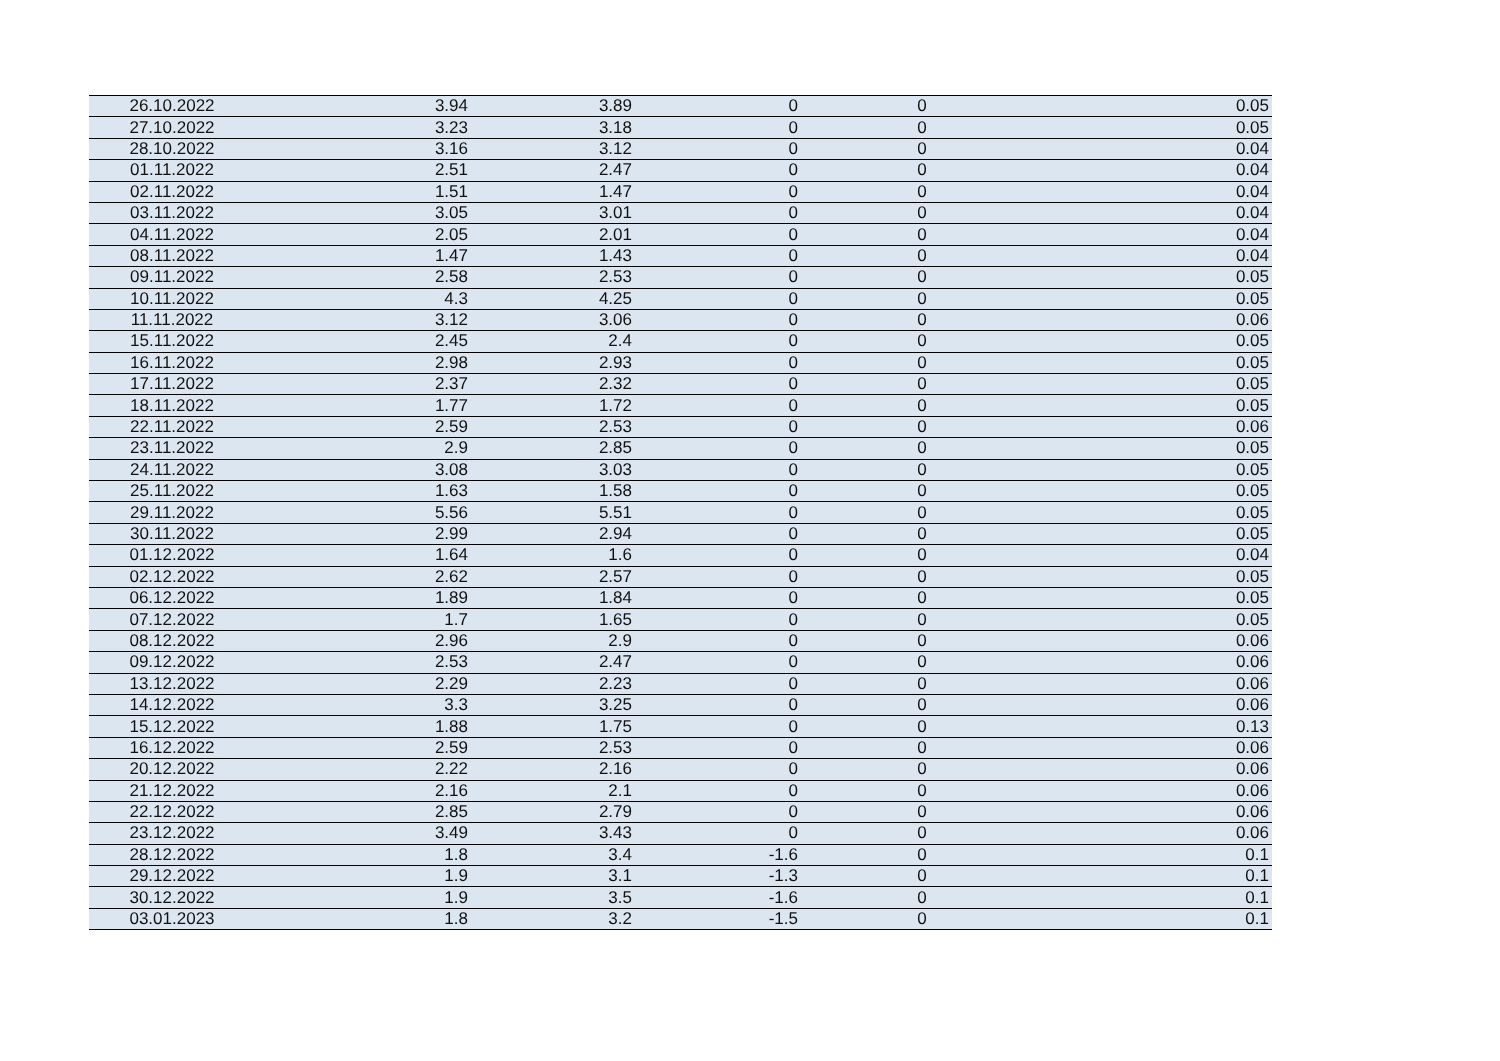| 26.10.2022 | 3.94 | 3.89 | 0 | 0 | 0.05 |
| 27.10.2022 | 3.23 | 3.18 | 0 | 0 | 0.05 |
| 28.10.2022 | 3.16 | 3.12 | 0 | 0 | 0.04 |
| 01.11.2022 | 2.51 | 2.47 | 0 | 0 | 0.04 |
| 02.11.2022 | 1.51 | 1.47 | 0 | 0 | 0.04 |
| 03.11.2022 | 3.05 | 3.01 | 0 | 0 | 0.04 |
| 04.11.2022 | 2.05 | 2.01 | 0 | 0 | 0.04 |
| 08.11.2022 | 1.47 | 1.43 | 0 | 0 | 0.04 |
| 09.11.2022 | 2.58 | 2.53 | 0 | 0 | 0.05 |
| 10.11.2022 | 4.3 | 4.25 | 0 | 0 | 0.05 |
| 11.11.2022 | 3.12 | 3.06 | 0 | 0 | 0.06 |
| 15.11.2022 | 2.45 | 2.4 | 0 | 0 | 0.05 |
| 16.11.2022 | 2.98 | 2.93 | 0 | 0 | 0.05 |
| 17.11.2022 | 2.37 | 2.32 | 0 | 0 | 0.05 |
| 18.11.2022 | 1.77 | 1.72 | 0 | 0 | 0.05 |
| 22.11.2022 | 2.59 | 2.53 | 0 | 0 | 0.06 |
| 23.11.2022 | 2.9 | 2.85 | 0 | 0 | 0.05 |
| 24.11.2022 | 3.08 | 3.03 | 0 | 0 | 0.05 |
| 25.11.2022 | 1.63 | 1.58 | 0 | 0 | 0.05 |
| 29.11.2022 | 5.56 | 5.51 | 0 | 0 | 0.05 |
| 30.11.2022 | 2.99 | 2.94 | 0 | 0 | 0.05 |
| 01.12.2022 | 1.64 | 1.6 | 0 | 0 | 0.04 |
| 02.12.2022 | 2.62 | 2.57 | 0 | 0 | 0.05 |
| 06.12.2022 | 1.89 | 1.84 | 0 | 0 | 0.05 |
| 07.12.2022 | 1.7 | 1.65 | 0 | 0 | 0.05 |
| 08.12.2022 | 2.96 | 2.9 | 0 | 0 | 0.06 |
| 09.12.2022 | 2.53 | 2.47 | 0 | 0 | 0.06 |
| 13.12.2022 | 2.29 | 2.23 | 0 | 0 | 0.06 |
| 14.12.2022 | 3.3 | 3.25 | 0 | 0 | 0.06 |
| 15.12.2022 | 1.88 | 1.75 | 0 | 0 | 0.13 |
| 16.12.2022 | 2.59 | 2.53 | 0 | 0 | 0.06 |
| 20.12.2022 | 2.22 | 2.16 | 0 | 0 | 0.06 |
| 21.12.2022 | 2.16 | 2.1 | 0 | 0 | 0.06 |
| 22.12.2022 | 2.85 | 2.79 | 0 | 0 | 0.06 |
| 23.12.2022 | 3.49 | 3.43 | 0 | 0 | 0.06 |
| 28.12.2022 | 1.8 | 3.4 | -1.6 | 0 | 0.1 |
| 29.12.2022 | 1.9 | 3.1 | -1.3 | 0 | 0.1 |
| 30.12.2022 | 1.9 | 3.5 | -1.6 | 0 | 0.1 |
| 03.01.2023 | 1.8 | 3.2 | -1.5 | 0 | 0.1 |